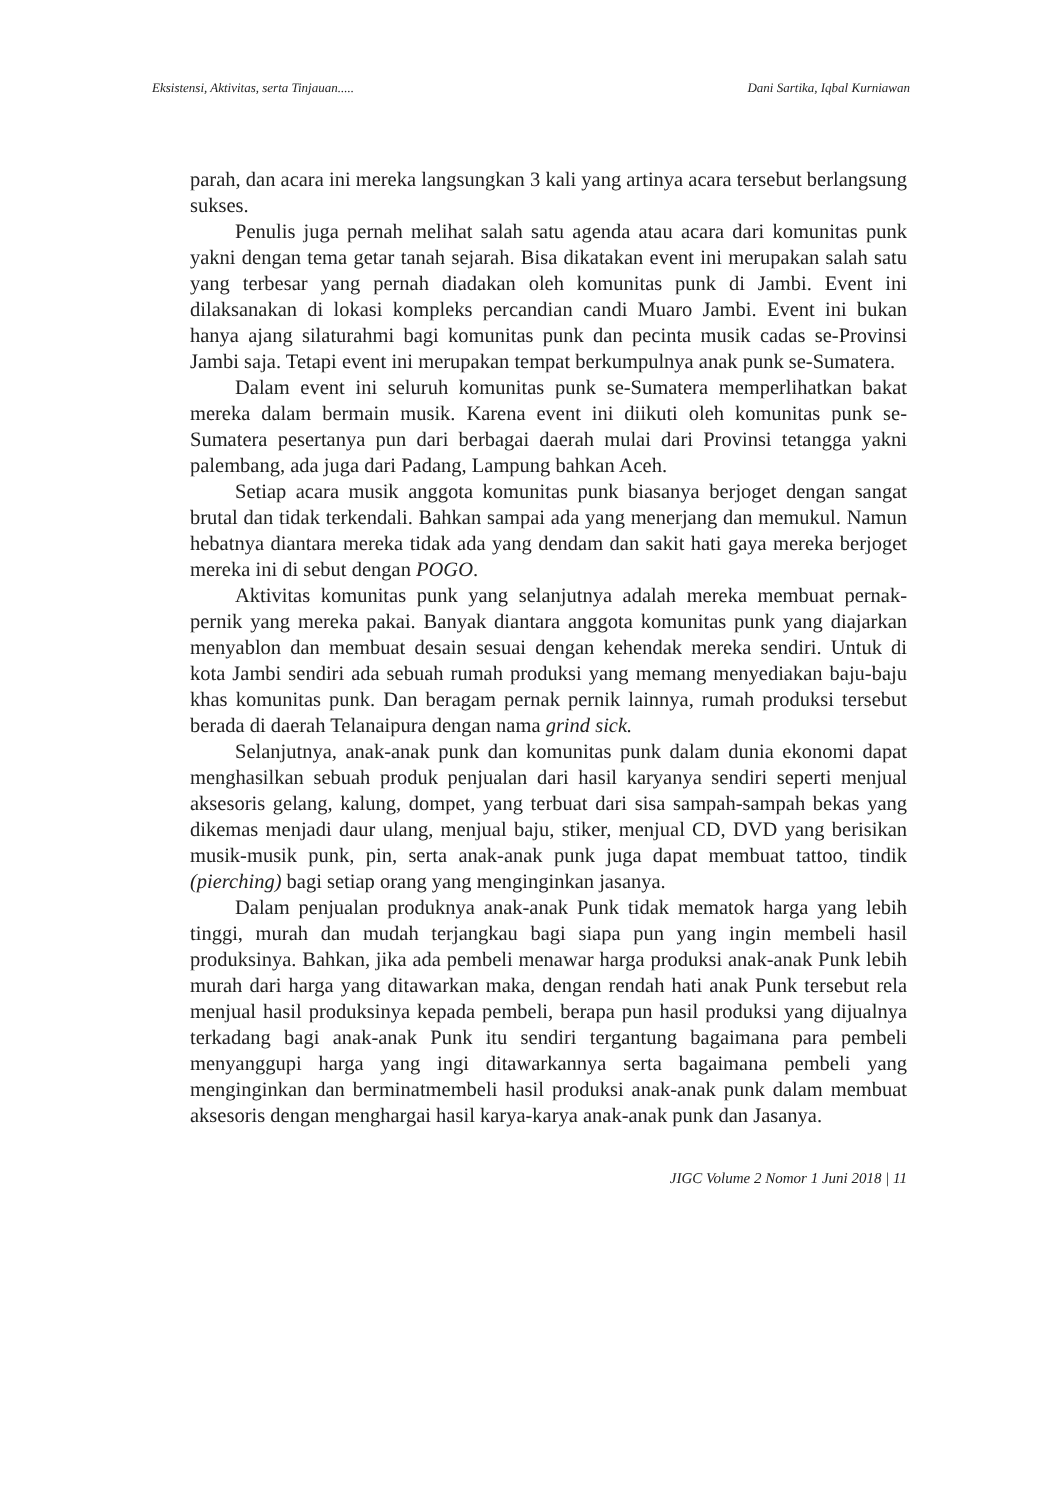Eksistensi, Aktivitas, serta Tinjauan..... Dani Sartika, Iqbal Kurniawan
parah, dan acara ini mereka langsungkan 3 kali yang artinya acara tersebut berlangsung sukses.
Penulis juga pernah melihat salah satu agenda atau acara dari komunitas punk yakni dengan tema getar tanah sejarah. Bisa dikatakan event ini merupakan salah satu yang terbesar yang pernah diadakan oleh komunitas punk di Jambi. Event ini dilaksanakan di lokasi kompleks percandian candi Muaro Jambi. Event ini bukan hanya ajang silaturahmi bagi komunitas punk dan pecinta musik cadas se-Provinsi Jambi saja. Tetapi event ini merupakan tempat berkumpulnya anak punk se-Sumatera.
Dalam event ini seluruh komunitas punk se-Sumatera memperlihatkan bakat mereka dalam bermain musik. Karena event ini diikuti oleh komunitas punk se-Sumatera pesertanya pun dari berbagai daerah mulai dari Provinsi tetangga yakni palembang, ada juga dari Padang, Lampung bahkan Aceh.
Setiap acara musik anggota komunitas punk biasanya berjoget dengan sangat brutal dan tidak terkendali. Bahkan sampai ada yang menerjang dan memukul. Namun hebatnya diantara mereka tidak ada yang dendam dan sakit hati gaya mereka berjoget mereka ini di sebut dengan POGO.
Aktivitas komunitas punk yang selanjutnya adalah mereka membuat pernak-pernik yang mereka pakai. Banyak diantara anggota komunitas punk yang diajarkan menyablon dan membuat desain sesuai dengan kehendak mereka sendiri. Untuk di kota Jambi sendiri ada sebuah rumah produksi yang memang menyediakan baju-baju khas komunitas punk. Dan beragam pernak pernik lainnya, rumah produksi tersebut berada di daerah Telanaipura dengan nama grind sick.
Selanjutnya, anak-anak punk dan komunitas punk dalam dunia ekonomi dapat menghasilkan sebuah produk penjualan dari hasil karyanya sendiri seperti menjual aksesoris gelang, kalung, dompet, yang terbuat dari sisa sampah-sampah bekas yang dikemas menjadi daur ulang, menjual baju, stiker, menjual CD, DVD yang berisikan musik-musik punk, pin, serta anak-anak punk juga dapat membuat tattoo, tindik (pierching) bagi setiap orang yang menginginkan jasanya.
Dalam penjualan produknya anak-anak Punk tidak mematok harga yang lebih tinggi, murah dan mudah terjangkau bagi siapa pun yang ingin membeli hasil produksinya. Bahkan, jika ada pembeli menawar harga produksi anak-anak Punk lebih murah dari harga yang ditawarkan maka, dengan rendah hati anak Punk tersebut rela menjual hasil produksinya kepada pembeli, berapa pun hasil produksi yang dijualnya terkadang bagi anak-anak Punk itu sendiri tergantung bagaimana para pembeli menyanggupi harga yang ingi ditawarkannya serta bagaimana pembeli yang menginginkan dan berminatmembeli hasil produksi anak-anak punk dalam membuat aksesoris dengan menghargai hasil karya-karya anak-anak punk dan Jasanya.
JIGC Volume 2 Nomor 1 Juni 2018 | 11